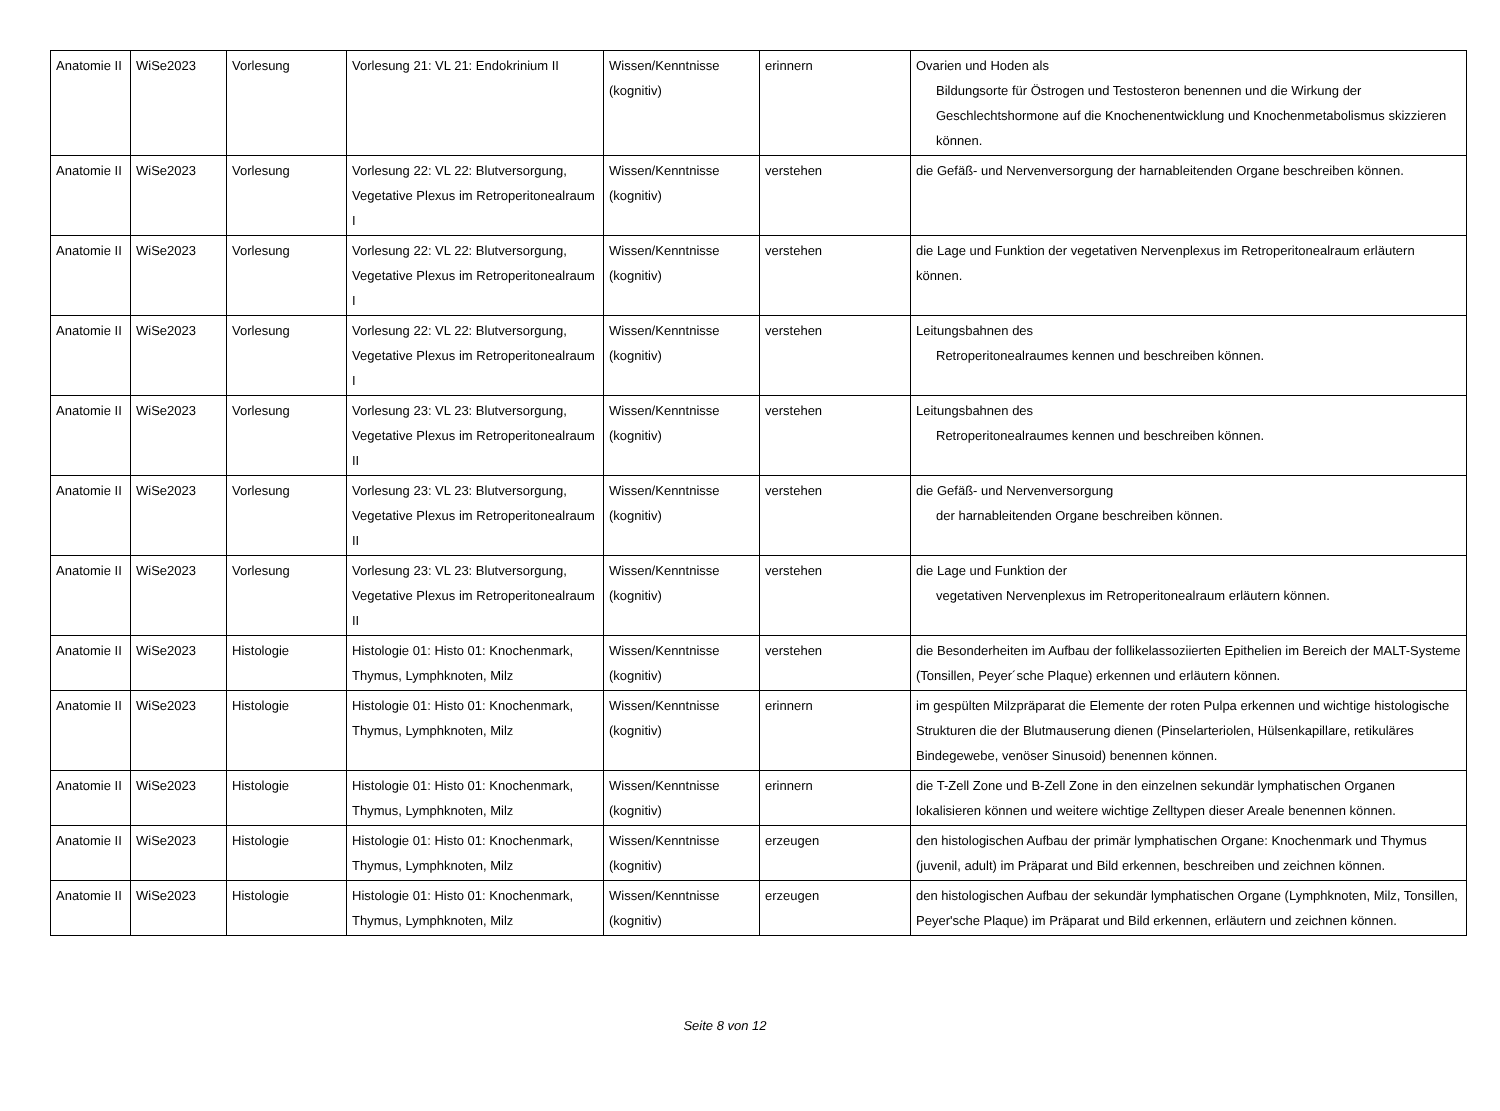| Anatomie II | WiSe2023 | Vorlesung | Vorlesung 21: VL 21: Endokrinium II | Wissen/Kenntnisse (kognitiv) | erinnern | Ovarien und Hoden als Bildungsorte für Östrogen und Testosteron benennen und die Wirkung der Geschlechtshormone auf die Knochenentwicklung und Knochenmetabolismus skizzieren können. |
| Anatomie II | WiSe2023 | Vorlesung | Vorlesung 22: VL 22: Blutversorgung, Vegetative Plexus im Retroperitonealraum I | Wissen/Kenntnisse (kognitiv) | verstehen | die Gefäß- und Nervenversorgung der harnableitenden Organe beschreiben können. |
| Anatomie II | WiSe2023 | Vorlesung | Vorlesung 22: VL 22: Blutversorgung, Vegetative Plexus im Retroperitonealraum I | Wissen/Kenntnisse (kognitiv) | verstehen | die Lage und Funktion der vegetativen Nervenplexus im Retroperitonealraum erläutern können. |
| Anatomie II | WiSe2023 | Vorlesung | Vorlesung 22: VL 22: Blutversorgung, Vegetative Plexus im Retroperitonealraum I | Wissen/Kenntnisse (kognitiv) | verstehen | Leitungsbahnen des Retroperitonealraumes kennen und beschreiben können. |
| Anatomie II | WiSe2023 | Vorlesung | Vorlesung 23: VL 23: Blutversorgung, Vegetative Plexus im Retroperitonealraum II | Wissen/Kenntnisse (kognitiv) | verstehen | Leitungsbahnen des Retroperitonealraumes kennen und beschreiben können. |
| Anatomie II | WiSe2023 | Vorlesung | Vorlesung 23: VL 23: Blutversorgung, Vegetative Plexus im Retroperitonealraum II | Wissen/Kenntnisse (kognitiv) | verstehen | die Gefäß- und Nervenversorgung der harnableitenden Organe beschreiben können. |
| Anatomie II | WiSe2023 | Vorlesung | Vorlesung 23: VL 23: Blutversorgung, Vegetative Plexus im Retroperitonealraum II | Wissen/Kenntnisse (kognitiv) | verstehen | die Lage und Funktion der vegetativen Nervenplexus im Retroperitonealraum erläutern können. |
| Anatomie II | WiSe2023 | Histologie | Histologie 01: Histo 01: Knochenmark, Thymus, Lymphknoten, Milz | Wissen/Kenntnisse (kognitiv) | verstehen | die Besonderheiten im Aufbau der follikelassoziierten Epithelien im Bereich der MALT-Systeme (Tonsillen, Peyer´sche Plaque) erkennen und erläutern können. |
| Anatomie II | WiSe2023 | Histologie | Histologie 01: Histo 01: Knochenmark, Thymus, Lymphknoten, Milz | Wissen/Kenntnisse (kognitiv) | erinnern | im gespülten Milzpräparat die Elemente der roten Pulpa erkennen und wichtige histologische Strukturen die der Blutmauserung dienen (Pinselarteriolen, Hülsenkapillare, retikuläres Bindegewebe, venöser Sinusoid) benennen können. |
| Anatomie II | WiSe2023 | Histologie | Histologie 01: Histo 01: Knochenmark, Thymus, Lymphknoten, Milz | Wissen/Kenntnisse (kognitiv) | erinnern | die T-Zell Zone und B-Zell Zone in den einzelnen sekundär lymphatischen Organen lokalisieren können und weitere wichtige Zelltypen dieser Areale benennen können. |
| Anatomie II | WiSe2023 | Histologie | Histologie 01: Histo 01: Knochenmark, Thymus, Lymphknoten, Milz | Wissen/Kenntnisse (kognitiv) | erzeugen | den histologischen Aufbau der primär lymphatischen Organe: Knochenmark und Thymus (juvenil, adult) im Präparat und Bild erkennen, beschreiben und zeichnen können. |
| Anatomie II | WiSe2023 | Histologie | Histologie 01: Histo 01: Knochenmark, Thymus, Lymphknoten, Milz | Wissen/Kenntnisse (kognitiv) | erzeugen | den histologischen Aufbau der sekundär lymphatischen Organe (Lymphknoten, Milz, Tonsillen, Peyer'sche Plaque) im Präparat und Bild erkennen, erläutern und zeichnen können. |
Seite 8 von 12